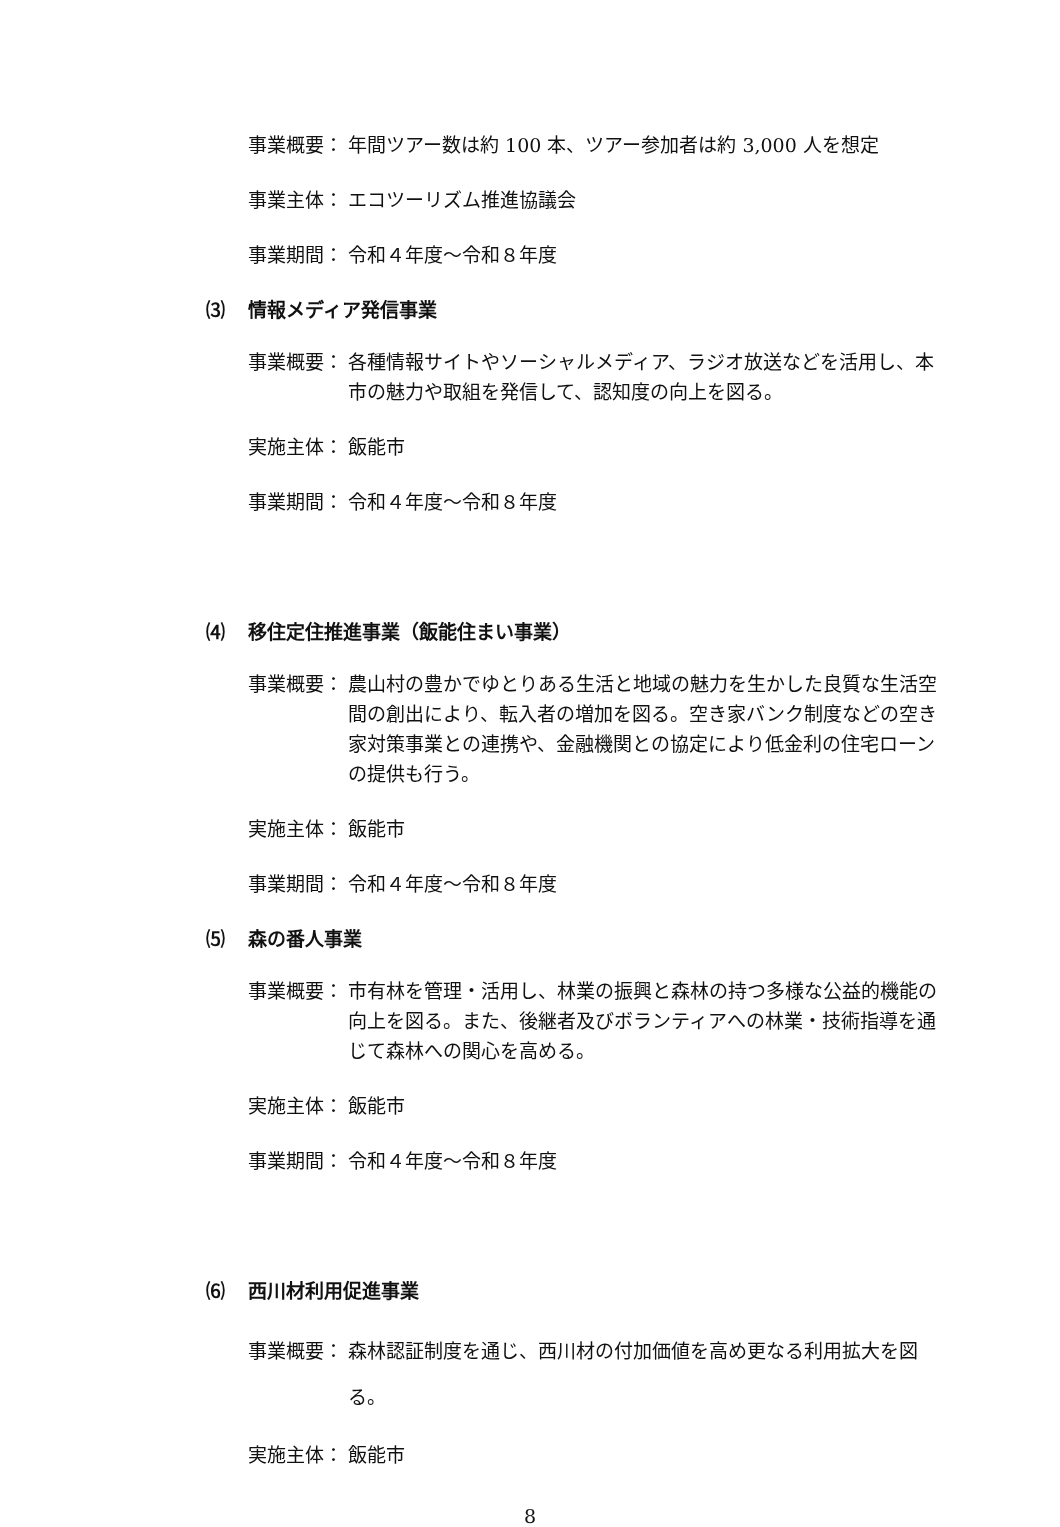事業概要： 年間ツアー数は約 100 本、ツアー参加者は約 3,000 人を想定
事業主体： エコツーリズム推進協議会
事業期間： 令和４年度～令和８年度
⑶ 情報メディア発信事業
事業概要： 各種情報サイトやソーシャルメディア、ラジオ放送などを活用し、本市の魅力や取組を発信して、認知度の向上を図る。
実施主体： 飯能市
事業期間： 令和４年度～令和８年度
⑷ 移住定住推進事業（飯能住まい事業）
事業概要： 農山村の豊かでゆとりある生活と地域の魅力を生かした良質な生活空間の創出により、転入者の増加を図る。空き家バンク制度などの空き家対策事業との連携や、金融機関との協定により低金利の住宅ローンの提供も行う。
実施主体： 飯能市
事業期間： 令和４年度～令和８年度
⑸ 森の番人事業
事業概要： 市有林を管理・活用し、林業の振興と森林の持つ多様な公益的機能の向上を図る。また、後継者及びボランティアへの林業・技術指導を通じて森林への関心を高める。
実施主体： 飯能市
事業期間： 令和４年度～令和８年度
⑹ 西川材利用促進事業
事業概要： 森林認証制度を通じ、西川材の付加価値を高め更なる利用拡大を図る。
実施主体： 飯能市
8